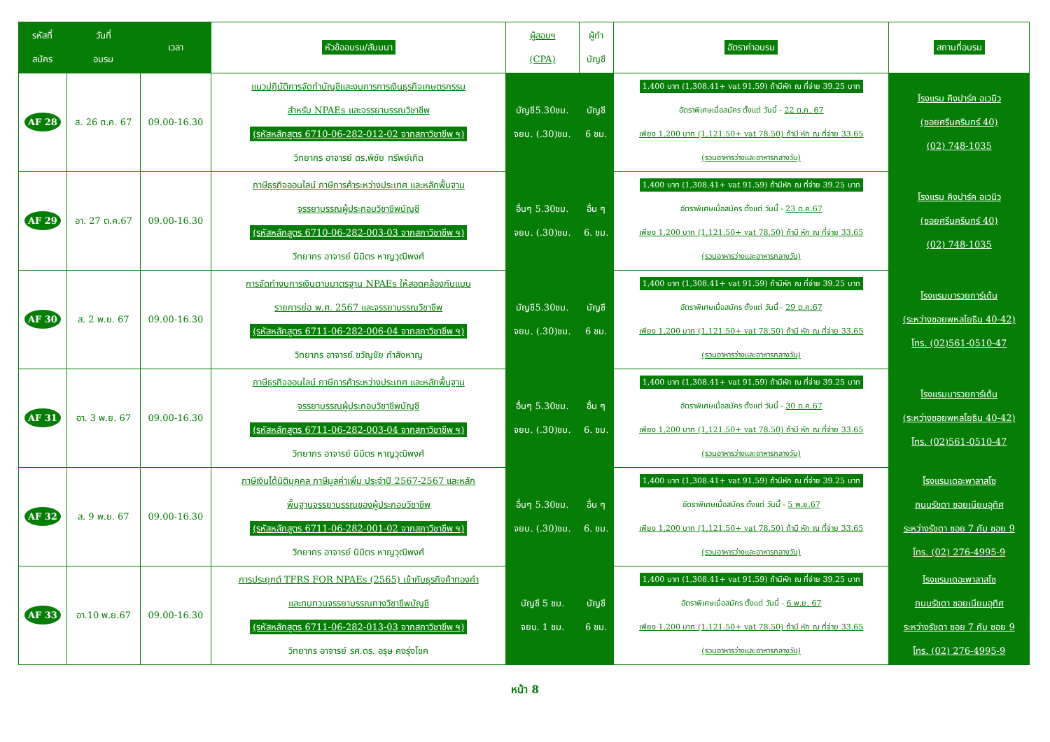| รหัสที่ สมัคร | วันที่ อบรม | เวลา | หัวข้ออบรม/สัมมนา | ผู้สอบฯ (CPA) | ผู้ทำ บัญชี | อัตราค่าอบรม | สถานที่อบรม |
| --- | --- | --- | --- | --- | --- | --- | --- |
| AF 28 | ส. 26 ต.ค. 67 | 09.00-16.30 | แนวปฏิบัติการจัดทำบัญชีและงบการการเงินธุรกิจเกษตรกรรม สำหรับ NPAEs และจรรยาบรรณวิชาชีพ (รหัสหลักสูตร 6710-06-282-012-02 จากสภาวิชาชีพ ฯ) วิทยากร อาจารย์ ดร.พิชัย ทรัพย์เกิด | บัญชี5.30ชม. จยบ. (.30)ชม. | บัญชี 6 ชม. | 1,400 บาท (1,308.41+ vat 91.59) ถ้ามีหัก ณ ที่จ่าย 39.25 บาท อัตราพิเศษเมื่อสมัคร ตั้งแต่ วันนี้ - 22 ต.ค. 67 เพียง 1,200 บาท (1,121.50+ vat 78.50) ถ้ามี หัก ณ ที่จ่าย 33.65 (รวมอาหารว่างและอาหารกลางวัน) | โรงแรม คิงปาร์ค อเวนิว (ซอยศรีนครินทร์ 40) (02) 748-1035 |
| AF 29 | อา. 27 ต.ค.67 | 09.00-16.30 | ภาษีธุรกิจออนไลน์ ภาษีการค้าระหว่างประเทศ และหลักพื้นฐาน จรรยาบรรณผู้ประกอบวิชาชีพบัญชี (รหัสหลักสูตร 6710-06-282-003-03 จากสภาวิชาชีพ ฯ) วิทยากร อาจารย์ นิมิตร หาญวุฒิพงศ์ | อื่นๆ 5.30ชม. จยบ. (.30)ชม. | อื่น ๆ 6. ชม. | 1,400 บาท (1,308.41+ vat 91.59) ถ้ามีหัก ณ ที่จ่าย 39.25 บาท อัตราพิเศษเมื่อสมัคร ตั้งแต่ วันนี้ - 23 ต.ค.67 เพียง 1,200 บาท (1,121.50+ vat 78.50) ถ้ามี หัก ณ ที่จ่าย 33.65 (รวมอาหารว่างและอาหารกลางวัน) | โรงแรม คิงปาร์ค อเวนิว (ซอยศรีนครินทร์ 40) (02) 748-1035 |
| AF 30 | ส. 2 พ.ย. 67 | 09.00-16.30 | การจัดทำงบการเงินตามมาตรฐาน NPAEs ให้สอดคล้องกับแบบ รายการย่อ พ.ศ. 2567 และจรรยาบรรณวิชาชีพ (รหัสหลักสูตร 6711-06-282-006-04 จากสภาวิชาชีพ ฯ) วิทยากร อาจารย์ ขวัญชัย กำลังหาญ | บัญชี5.30ชม. จยบ. (.30)ชม. | บัญชี 6 ชม. | 1,400 บาท (1,308.41+ vat 91.59) ถ้ามีหัก ณ ที่จ่าย 39.25 บาท อัตราพิเศษเมื่อสมัคร ตั้งแต่ วันนี้ - 29 ต.ค.67 เพียง 1,200 บาท (1,121.50+ vat 78.50) ถ้ามี หัก ณ ที่จ่าย 33.65 (รวมอาหารว่างและอาหารกลางวัน) | โรงแรมมารวยการ์เด้น (ระหว่างซอยพหลโยธิน 40-42) โทร. (02)561-0510-47 |
| AF 31 | อา. 3 พ.ย. 67 | 09.00-16.30 | ภาษีธุรกิจออนไลน์ ภาษีการค้าระหว่างประเทศ และหลักพื้นฐาน จรรยาบรรณผู้ประกอบวิชาชีพบัญชี (รหัสหลักสูตร 6711-06-282-003-04 จากสภาวิชาชีพ ฯ) วิทยากร อาจารย์ นิมิตร หาญวุฒิพงศ์ | อื่นๆ 5.30ชม. จยบ. (.30)ชม. | อื่น ๆ 6. ชม. | 1,400 บาท (1,308.41+ vat 91.59) ถ้ามีหัก ณ ที่จ่าย 39.25 บาท อัตราพิเศษเมื่อสมัคร ตั้งแต่ วันนี้ - 30 ต.ค.67 เพียง 1,200 บาท (1,121.50+ vat 78.50) ถ้ามี หัก ณ ที่จ่าย 33.65 (รวมอาหารว่างและอาหารกลางวัน) | โรงแรมมารวยการ์เด้น (ระหว่างซอยพหลโยธิน 40-42) โทร. (02)561-0510-47 |
| AF 32 | ส. 9 พ.ย. 67 | 09.00-16.30 | ภาษีเงินได้นิติบุคคล ภาษีมูลค่าเพิ่ม ประจำปี 2567-2567 และหลัก พื้นฐานจรรยาบรรณของผู้ประกอบวิชาชีพ (รหัสหลักสูตร 6711-06-282-001-02 จากสภาวิชาชีพ ฯ) วิทยากร อาจารย์ นิมิตร หาญวุฒิพงศ์ | อื่นๆ 5.30ชม. จยบ. (.30)ชม. | อื่น ๆ 6. ชม. | 1,400 บาท (1,308.41+ vat 91.59) ถ้ามีหัก ณ ที่จ่าย 39.25 บาท อัตราพิเศษเมื่อสมัคร ตั้งแต่ วันนี้ - 5 พ.ย.67 เพียง 1,200 บาท (1,121.50+ vat 78.50) ถ้ามี หัก ณ ที่จ่าย 33.65 (รวมอาหารว่างและอาหารกลางวัน) | โรงแรมเดอะพาลาสโซ ถนนรัชดา ซอยเนียมอุทิศ ระหว่างรัชดา ซอย 7 กับ ซอย 9 โทร. (02) 276-4995-9 |
| AF 33 | อา.10 พ.ย.67 | 09.00-16.30 | การประยุกต์ TFRS FOR NPAEs (2565) เข้ากับธุรกิจค้าทองคำ และทบทวนจรรยาบรรณทางวิชาชีพบัญชี (รหัสหลักสูตร 6711-06-282-013-03 จากสภาวิชาชีพ ฯ) วิทยากร อาจารย์ รศ.ดร. อรุษ คงรุ่งโชค | บัญชี 5 ชม. จยบ. 1 ชม. | บัญชี 6 ชม. | 1,400 บาท (1,308.41+ vat 91.59) ถ้ามีหัก ณ ที่จ่าย 39.25 บาท อัตราพิเศษเมื่อสมัคร ตั้งแต่ วันนี้ - 6 พ.ย. 67 เพียง 1,200 บาท (1,121.50+ vat 78.50) ถ้ามี หัก ณ ที่จ่าย 33.65 (รวมอาหารว่างและอาหารกลางวัน) | โรงแรมเดอะพาลาสโซ ถนนรัชดา ซอยเนียมอุทิศ ระหว่างรัชดา ซอย 7 กับ ซอย 9 โทร. (02) 276-4995-9 |
หน้า 8